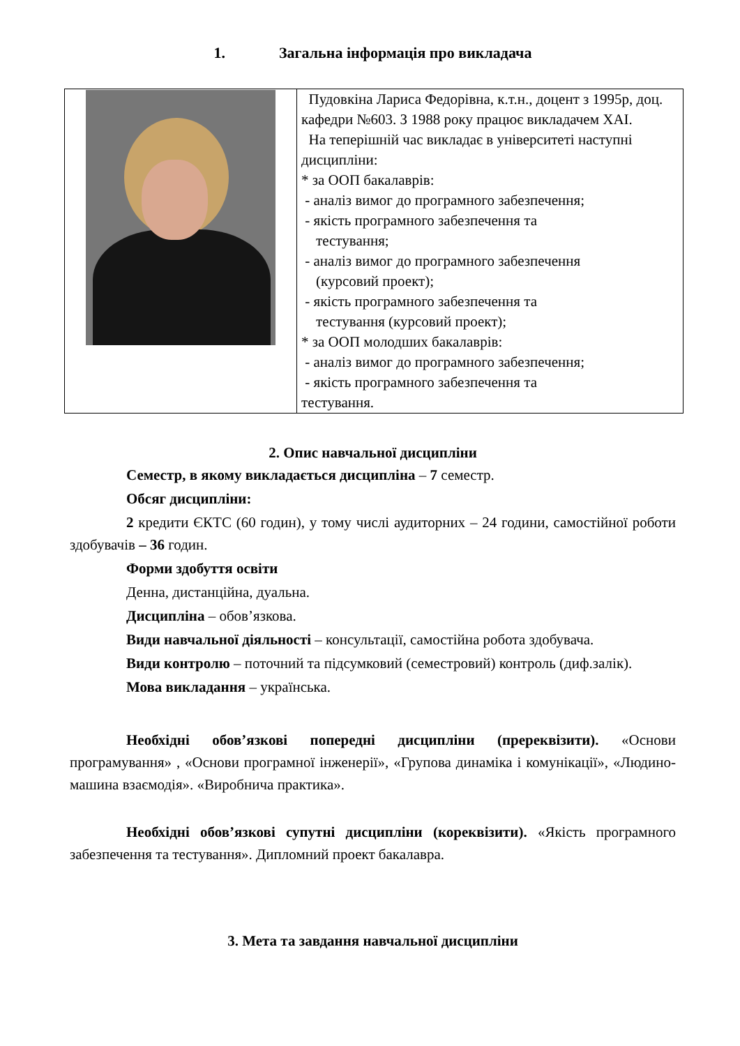1. Загальна інформація про викладача
| | Пудовкіна Лариса Федорівна, к.т.н., доцент з 1995р, доц. кафедри №603. З 1988 року працює викладачем ХАІ. На теперішній час викладає в університеті наступні дисципліни: * за ООП бакалаврів: - аналіз вимог до програмного забезпечення; - якість програмного забезпечення та тестування; - аналіз вимог до програмного забезпечення (курсовий проект); - якість програмного забезпечення та тестування (курсовий проект); * за ООП молодших бакалаврів: - аналіз вимог до програмного забезпечення; - якість програмного забезпечення та тестування. |
2. Опис навчальної дисципліни
Семестр, в якому викладається дисципліна – 7 семестр.
Обсяг дисципліни:
2 кредити ЄКТС (60 годин), у тому числі аудиторних – 24 години, самостійної роботи здобувачів – 36 годин.
Форми здобуття освіти
Денна, дистанційна, дуальна.
Дисципліна – обов’язкова.
Види навчальної діяльності – консультації, самостійна робота здобувача.
Види контролю – поточний та підсумковий (семестровий) контроль (диф.залік).
Мова викладання – українська.
Необхідні обов’язкові попередні дисципліни (пререквізити). «Основи програмування» , «Основи програмної інженерії», «Групова динаміка і комунікації», «Людино-машина взаємодія». «Виробнича практика».
Необхідні обов’язкові супутні дисципліни (кореквізити). «Якість програмного забезпечення та тестування». Дипломний проект бакалавра.
3. Мета та завдання навчальної дисципліни